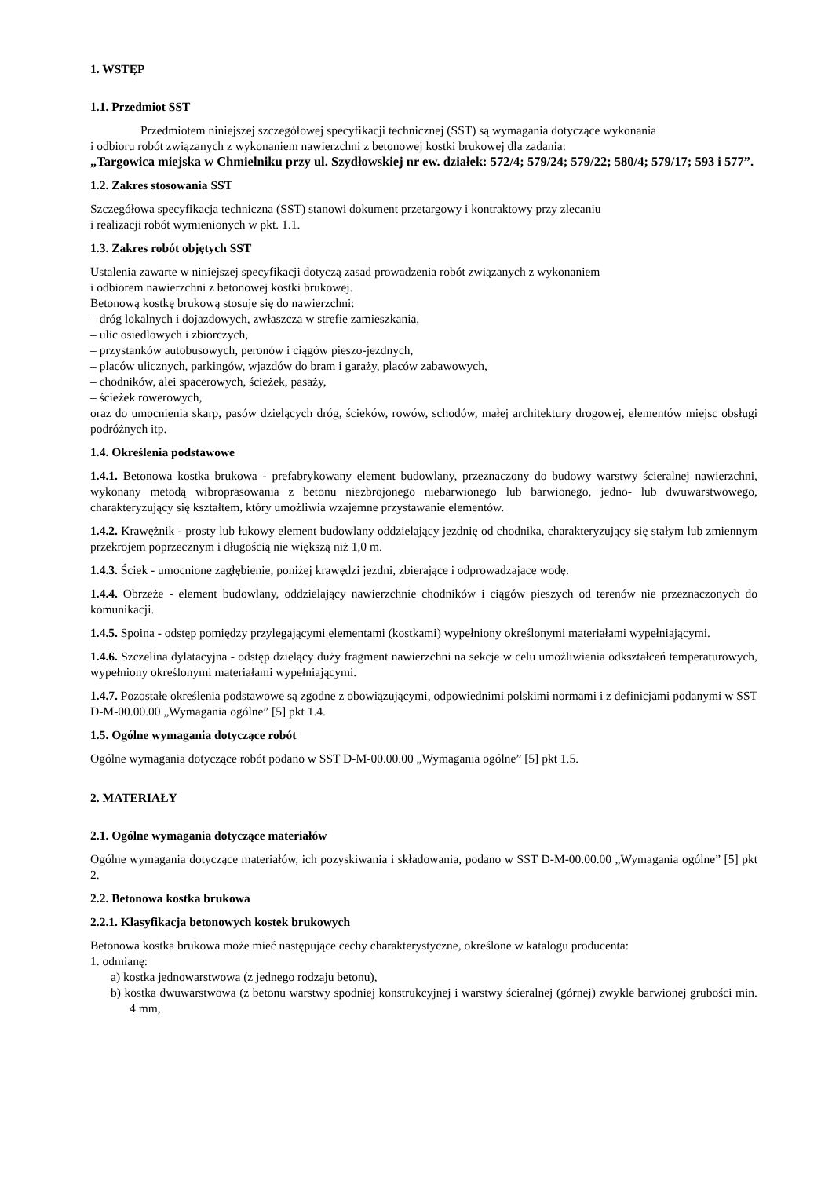1. WSTĘP
1.1. Przedmiot SST
Przedmiotem niniejszej szczegółowej specyfikacji technicznej (SST) są wymagania dotyczące wykonania
i odbioru robót związanych z wykonaniem nawierzchni z betonowej kostki brukowej dla zadania:
„Targowica miejska w Chmielniku przy ul. Szydłowskiej nr ew. działek: 572/4; 579/24; 579/22; 580/4; 579/17; 593 i 577”.
1.2. Zakres stosowania SST
Szczegółowa specyfikacja techniczna (SST) stanowi dokument przetargowy i kontraktowy przy zlecaniu
i realizacji robót wymienionych w pkt. 1.1.
1.3. Zakres robót objętych SST
Ustalenia zawarte w niniejszej specyfikacji dotyczą zasad prowadzenia robót związanych z wykonaniem
i odbiorem nawierzchni z betonowej kostki brukowej.
Betonową kostkę brukową stosuje się do nawierzchni:
– dróg lokalnych i dojazdowych, zwłaszcza w strefie zamieszkania,
– ulic osiedlowych i zbiorczych,
– przystanków autobusowych, peronów i ciągów pieszo-jezdnych,
– placów ulicznych, parkingów, wjazdów do bram i garaży, placów zabawowych,
– chodników, alei spacerowych, ścieżek, pasaży,
– ścieżek rowerowych,
oraz do umocnienia skarp, pasów dzielących dróg, ścieków, rowów, schodów, małej architektury drogowej, elementów miejsc obsługi podróżnych itp.
1.4. Określenia podstawowe
1.4.1. Betonowa kostka brukowa - prefabrykowany element budowlany, przeznaczony do budowy warstwy ścieralnej nawierzchni, wykonany metodą wibroprasowania z betonu niezbrojonego niebarwionego lub barwionego, jedno- lub dwuwarstwowego, charakteryzujący się kształtem, który umożliwia wzajemne przystawanie elementów.
1.4.2. Krawężnik - prosty lub łukowy element budowlany oddzielający jezdnię od chodnika, charakteryzujący się stałym lub zmiennym przekrojem poprzecznym i długością nie większą niż 1,0 m.
1.4.3. Ściek - umocnione zagłębienie, poniżej krawędzi jezdni, zbierające i odprowadzające wodę.
1.4.4. Obrzeże - element budowlany, oddzielający nawierzchnie chodników i ciągów pieszych od terenów nie przeznaczonych do komunikacji.
1.4.5. Spoina - odstęp pomiędzy przylegającymi elementami (kostkami) wypełniony określonymi materiałami wypełniającymi.
1.4.6. Szczelina dylatacyjna - odstęp dzielący duży fragment nawierzchni na sekcje w celu umożliwienia odkształceń temperaturowych, wypełniony określonymi materiałami wypełniającymi.
1.4.7. Pozostałe określenia podstawowe są zgodne z obowiązującymi, odpowiednimi polskimi normami i z definicjami podanymi w SST D-M-00.00.00 „Wymagania ogólne” [5] pkt 1.4.
1.5. Ogólne wymagania dotyczące robót
Ogólne wymagania dotyczące robót podano w SST D-M-00.00.00 „Wymagania ogólne” [5] pkt 1.5.
2. MATERIAŁY
2.1. Ogólne wymagania dotyczące materiałów
Ogólne wymagania dotyczące materiałów, ich pozyskiwania i składowania, podano w SST D-M-00.00.00 „Wymagania ogólne” [5] pkt 2.
2.2. Betonowa kostka brukowa
2.2.1. Klasyfikacja betonowych kostek brukowych
Betonowa kostka brukowa może mieć następujące cechy charakterystyczne, określone w katalogu producenta:
1. odmianę:
a) kostka jednowarstwowa (z jednego rodzaju betonu),
b) kostka dwuwarstwowa (z betonu warstwy spodniej konstrukcyjnej i warstwy ścieralnej (górnej) zwykle barwionej grubości min. 4 mm,